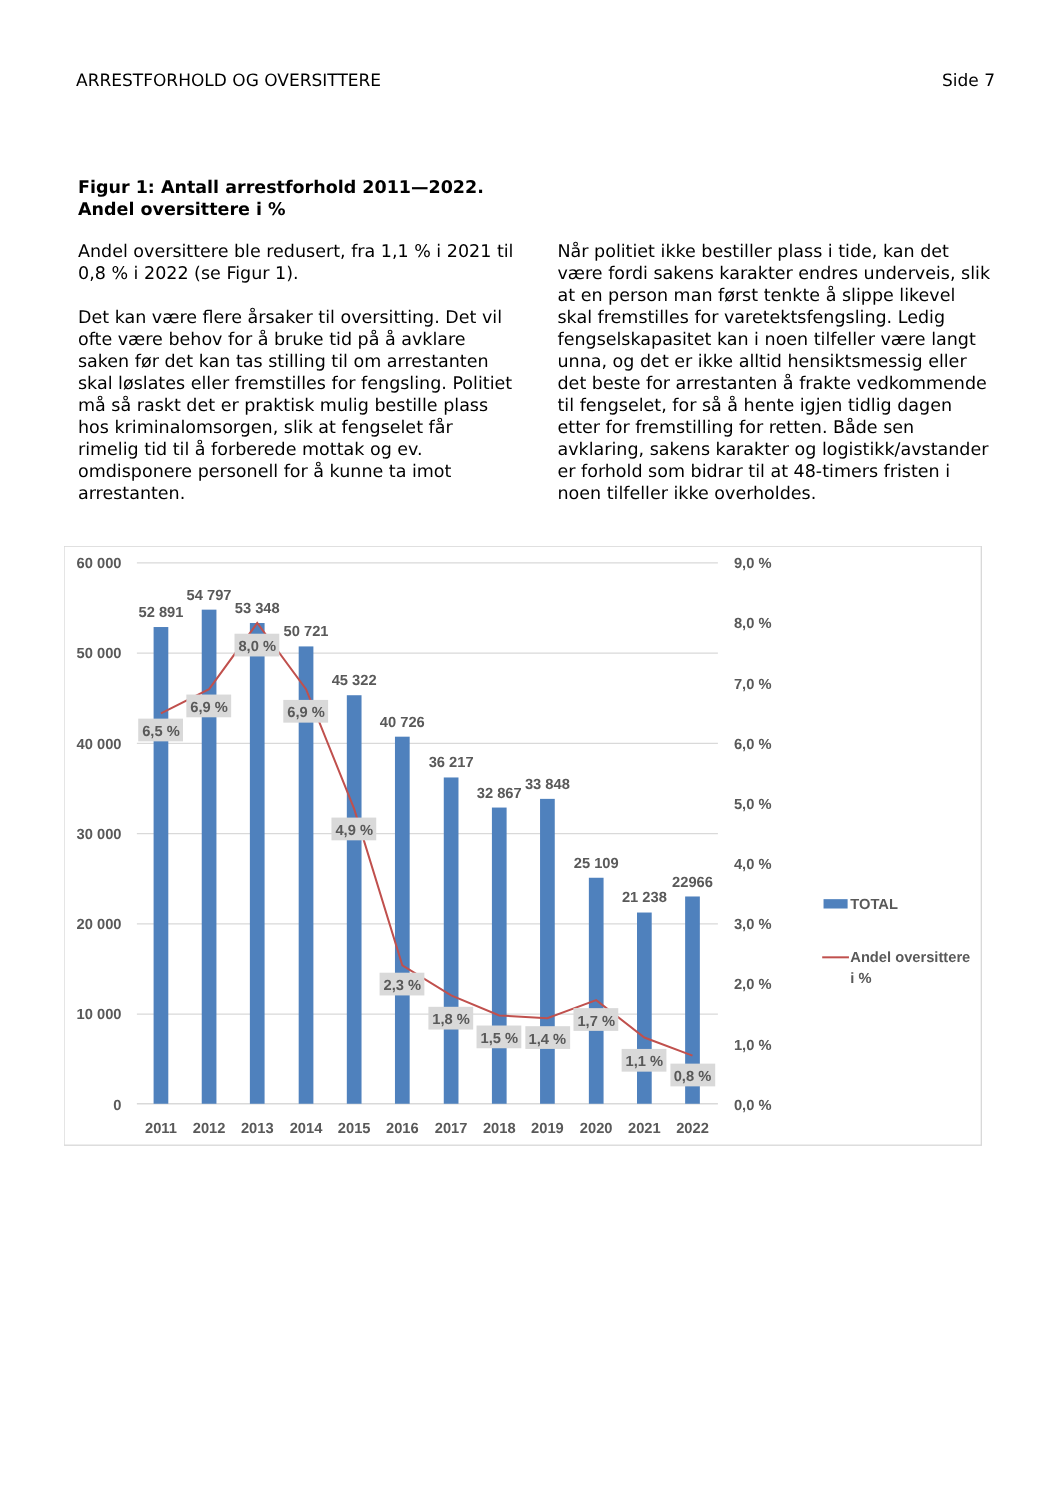ARRESTFORHOLD OG OVERSITTERE Side 7
Figur 1: Antall arrestforhold 2011—2022.
Andel oversittere i %
Andel oversittere ble redusert, fra 1,1 % i 2021 til 0,8 % i 2022 (se Figur 1).
Det kan være flere årsaker til oversitting. Det vil ofte være behov for å bruke tid på å avklare saken før det kan tas stilling til om arrestanten skal løslates eller fremstilles for fengsling. Politiet må så raskt det er praktisk mulig bestille plass hos kriminalomsorgen, slik at fengselet får rimelig tid til å forberede mottak og ev. omdisponere personell for å kunne ta imot arrestanten.
Når politiet ikke bestiller plass i tide, kan det være fordi sakens karakter endres underveis, slik at en person man først tenkte å slippe likevel skal fremstilles for varetektsfengsling. Ledig fengselskapasitet kan i noen tilfeller være langt unna, og det er ikke alltid hensiktsmessig eller det beste for arrestanten å frakte vedkommende til fengselet, for så å hente igjen tidlig dagen etter for fremstilling for retten. Både sen avklaring, sakens karakter og logistikk/avstander er forhold som bidrar til at 48-timers fristen i noen tilfeller ikke overholdes.
60 000
50 000
40 000
30 000
20 000
10 000
0
9,0 %
8,0 %
7,0 %
6,0 %
5,0 %
4,0 %
3,0 %
2,0 %
1,0 %
0,0 %
52 891
54 797
53 348
50 721
45 322
40 726
36 217
32 867
33 848
25 109
21 238
22966
6,5 %
6,9 %
8,0 %
6,9 %
4,9 %
2,3 %
1,8 %
1,5 %
1,4 %
1,7 %
1,1 %
0,8 %
2011
2012
2013
2014
2015
2016
2017
2018
2019
2020
2021
2022
TOTAL
Andel oversittere
i %